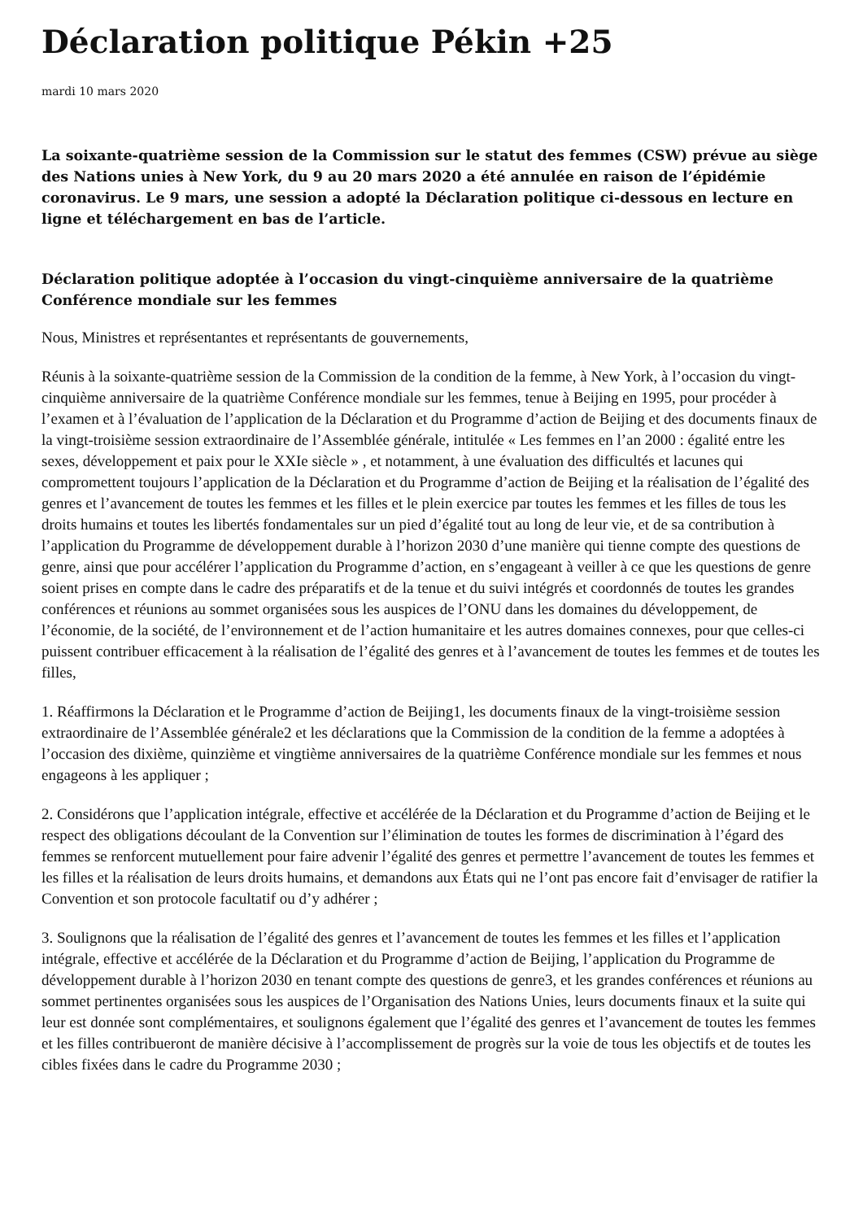Déclaration politique Pékin +25
mardi 10 mars 2020
La soixante-quatrième session de la Commission sur le statut des femmes (CSW) prévue au siège des Nations unies à New York, du 9 au 20 mars 2020 a été annulée en raison de l’épidémie coronavirus. Le 9 mars, une session a adopté la Déclaration politique ci-dessous en lecture en ligne et téléchargement en bas de l’article.
Déclaration politique adoptée à l’occasion du vingt-cinquième anniversaire de la quatrième Conférence mondiale sur les femmes
Nous, Ministres et représentantes et représentants de gouvernements,
Réunis à la soixante-quatrième session de la Commission de la condition de la femme, à New York, à l’occasion du vingt-cinquième anniversaire de la quatrième Conférence mondiale sur les femmes, tenue à Beijing en 1995, pour procéder à l’examen et à l’évaluation de l’application de la Déclaration et du Programme d’action de Beijing et des documents finaux de la vingt-troisième session extraordinaire de l’Assemblée générale, intitulée « Les femmes en l’an 2000 : égalité entre les sexes, développement et paix pour le XXIe siècle » , et notamment, à une évaluation des difficultés et lacunes qui compromettent toujours l’application de la Déclaration et du Programme d’action de Beijing et la réalisation de l’égalité des genres et l’avancement de toutes les femmes et les filles et le plein exercice par toutes les femmes et les filles de tous les droits humains et toutes les libertés fondamentales sur un pied d’égalité tout au long de leur vie, et de sa contribution à l’application du Programme de développement durable à l’horizon 2030 d’une manière qui tienne compte des questions de genre, ainsi que pour accélérer l’application du Programme d’action, en s’engageant à veiller à ce que les questions de genre soient prises en compte dans le cadre des préparatifs et de la tenue et du suivi intégrés et coordonnés de toutes les grandes conférences et réunions au sommet organisées sous les auspices de l’ONU dans les domaines du développement, de l’économie, de la société, de l’environnement et de l’action humanitaire et les autres domaines connexes, pour que celles-ci puissent contribuer efficacement à la réalisation de l’égalité des genres et à l’avancement de toutes les femmes et de toutes les filles,
1. Réaffirmons la Déclaration et le Programme d’action de Beijing1, les documents finaux de la vingt-troisième session extraordinaire de l’Assemblée générale2 et les déclarations que la Commission de la condition de la femme a adoptées à l’occasion des dixième, quinzième et vingtième anniversaires de la quatrième Conférence mondiale sur les femmes et nous engageons à les appliquer ;
2. Considérons que l’application intégrale, effective et accélérée de la Déclaration et du Programme d’action de Beijing et le respect des obligations découlant de la Convention sur l’élimination de toutes les formes de discrimination à l’égard des femmes se renforcent mutuellement pour faire advenir l’égalité des genres et permettre l’avancement de toutes les femmes et les filles et la réalisation de leurs droits humains, et demandons aux États qui ne l’ont pas encore fait d’envisager de ratifier la Convention et son protocole facultatif ou d’y adhérer ;
3. Soulignons que la réalisation de l’égalité des genres et l’avancement de toutes les femmes et les filles et l’application intégrale, effective et accélérée de la Déclaration et du Programme d’action de Beijing, l’application du Programme de développement durable à l’horizon 2030 en tenant compte des questions de genre3, et les grandes conférences et réunions au sommet pertinentes organisées sous les auspices de l’Organisation des Nations Unies, leurs documents finaux et la suite qui leur est donnée sont complémentaires, et soulignons également que l’égalité des genres et l’avancement de toutes les femmes et les filles contribueront de manière décisive à l’accomplissement de progrès sur la voie de tous les objectifs et de toutes les cibles fixées dans le cadre du Programme 2030 ;